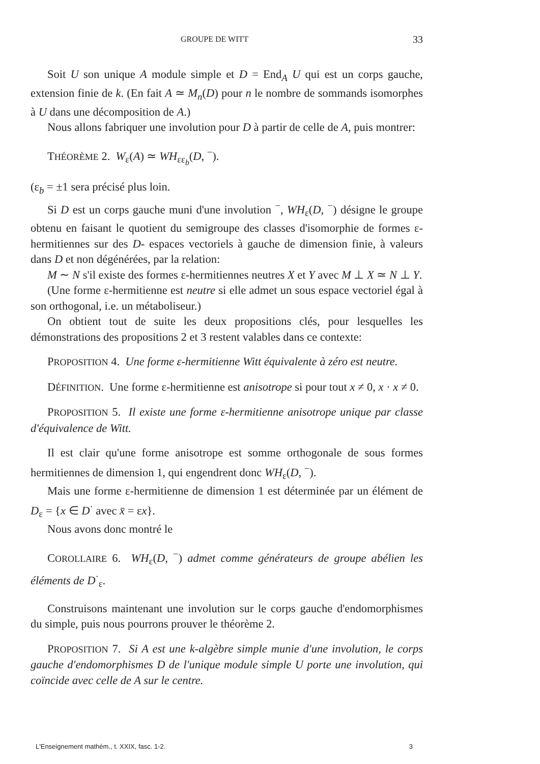GROUPE DE WITT 33
Soit U son unique A module simple et D = End<sub>A</sub> U qui est un corps gauche, extension finie de k. (En fait A ≃ M<sub>n</sub>(D) pour n le nombre de sommands isomorphes à U dans une décomposition de A.)
Nous allons fabriquer une involution pour D à partir de celle de A, puis montrer:
THÉORÈME 2. W<sub>ε</sub>(A) ≃ WH<sub>εε<sub>b</sub></sub>(D, <sup>−</sup>).
(ε<sub>b</sub> = ±1 sera précisé plus loin.
Si D est un corps gauche muni d'une involution <sup>−</sup>, WH<sub>ε</sub>(D, <sup>−</sup>) désigne le groupe obtenu en faisant le quotient du semigroupe des classes d'isomorphie de formes ε-hermitiennes sur des D- espaces vectoriels à gauche de dimension finie, à valeurs dans D et non dégénérées, par la relation:
M ∼ N s'il existe des formes ε-hermitiennes neutres X et Y avec M ⊥ X ≃ N ⊥ Y.
(Une forme ε-hermitienne est neutre si elle admet un sous espace vectoriel égal à son orthogonal, i.e. un métaboliseur.)
On obtient tout de suite les deux propositions clés, pour lesquelles les démonstrations des propositions 2 et 3 restent valables dans ce contexte:
PROPOSITION 4. Une forme ε-hermitienne Witt équivalente à zéro est neutre.
DÉFINITION. Une forme ε-hermitienne est anisotrope si pour tout x ≠ 0, x · x ≠ 0.
PROPOSITION 5. Il existe une forme ε-hermitienne anisotrope unique par classe d'équivalence de Witt.
Il est clair qu'une forme anisotrope est somme orthogonale de sous formes hermitiennes de dimension 1, qui engendrent donc WH<sub>ε</sub>(D, <sup>−</sup>).
Mais une forme ε-hermitienne de dimension 1 est déterminée par un élément de D<sub>ε</sub> = {x ∈ D<sup>·</sup> avec x̄ = εx}.
Nous avons donc montré le
COROLLAIRE 6. WH<sub>ε</sub>(D, <sup>−</sup>) admet comme générateurs de groupe abélien les éléments de D<sup>·</sup><sub>ε</sub>.
Construisons maintenant une involution sur le corps gauche d'endomorphismes du simple, puis nous pourrons prouver le théorème 2.
PROPOSITION 7. Si A est une k-algèbre simple munie d'une involution, le corps gauche d'endomorphismes D de l'unique module simple U porte une involution, qui coïncide avec celle de A sur le centre.
L'Enseignement mathém., t. XXIX, fasc. 1-2. 3